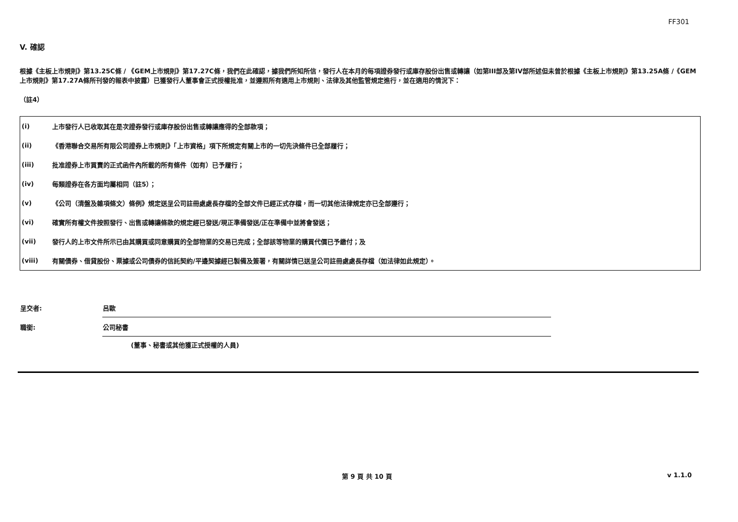FF301
V. 確認
根據《主板上市規則》第13.25C條 / 《GEM上市規則》第17.27C條，我們在此確認，據我們所知所信，發行人在本月的每項證券發行或庫存股份出售或轉讓（如第III部及第IV部所述但未曾於根據《主板上市規則》第13.25A條 /《GEM上市規則》第17.27A條所刊發的報表中披露）已獲發行人董事會正式授權批准，並遵照所有適用上市規則、法律及其他監管規定進行，並在適用的情況下：
（註4）
| (i) | 上市發行人已收取其在是次證券發行或庫存股份出售或轉讓應得的全部款項； |
| (ii) | 《香港聯合交易所有限公司證券上市規則》「上市資格」項下所規定有關上市的一切先決條件已全部履行； |
| (iii) | 批准證券上市買賣的正式函件內所載的所有條件（如有）已予履行； |
| (iv) | 每類證券在各方面均屬相同（註5）； |
| (v) | 《公司（清盤及雜項條文）條例》規定送呈公司註冊處處長存檔的全部文件已經正式存檔，而一切其他法律規定亦已全部遵行； |
| (vi) | 確實所有權文件按照發行、出售或轉讓條款的規定經已發送/現正準備發送/正在準備中並將會發送； |
| (vii) | 發行人的上市文件所示已由其購買或同意購買的全部物業的交易已完成；全部該等物業的購買代價已予繳付；及 |
| (viii) | 有關債券、借貸股份、票據或公司債券的信託契約/平邊契據經已製備及簽署，有關詳情已送呈公司註冊處處長存檔（如法律如此規定）。 |
| 呈交者: | 呂歐 |
| 職銜: | 公司秘書 |
(董事、秘書或其他獲正式授權的人員)
第 9 頁 共 10 頁 v 1.1.0